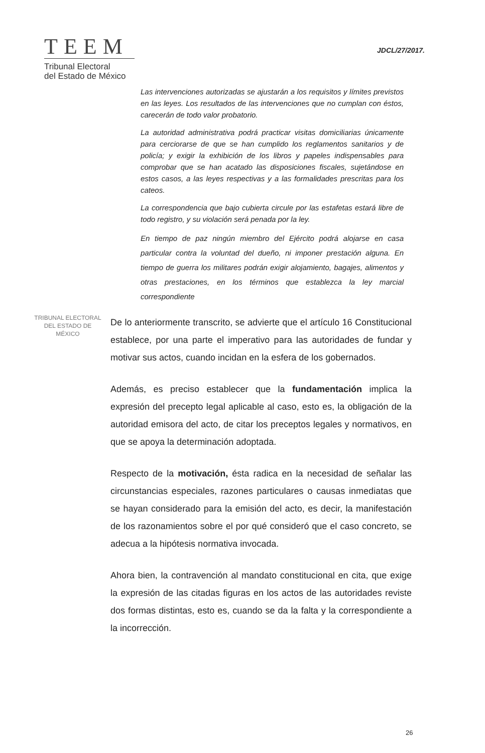TEEM
Tribunal Electoral
del Estado de México
JDCL/27/2017.
Las intervenciones autorizadas se ajustarán a los requisitos y límites previstos en las leyes. Los resultados de las intervenciones que no cumplan con éstos, carecerán de todo valor probatorio.
La autoridad administrativa podrá practicar visitas domiciliarias únicamente para cerciorarse de que se han cumplido los reglamentos sanitarios y de policía; y exigir la exhibición de los libros y papeles indispensables para comprobar que se han acatado las disposiciones fiscales, sujetándose en estos casos, a las leyes respectivas y a las formalidades prescritas para los cateos.
La correspondencia que bajo cubierta circule por las estafetas estará libre de todo registro, y su violación será penada por la ley.
En tiempo de paz ningún miembro del Ejército podrá alojarse en casa particular contra la voluntad del dueño, ni imponer prestación alguna. En tiempo de guerra los militares podrán exigir alojamiento, bagajes, alimentos y otras prestaciones, en los términos que establezca la ley marcial correspondiente
TRIBUNAL ELECTORAL
DEL ESTADO DE
MÉXICO
De lo anteriormente transcrito, se advierte que el artículo 16 Constitucional establece, por una parte el imperativo para las autoridades de fundar y motivar sus actos, cuando incidan en la esfera de los gobernados.
Además, es preciso establecer que la fundamentación implica la expresión del precepto legal aplicable al caso, esto es, la obligación de la autoridad emisora del acto, de citar los preceptos legales y normativos, en que se apoya la determinación adoptada.
Respecto de la motivación, ésta radica en la necesidad de señalar las circunstancias especiales, razones particulares o causas inmediatas que se hayan considerado para la emisión del acto, es decir, la manifestación de los razonamientos sobre el por qué consideró que el caso concreto, se adecua a la hipótesis normativa invocada.
Ahora bien, la contravención al mandato constitucional en cita, que exige la expresión de las citadas figuras en los actos de las autoridades reviste dos formas distintas, esto es, cuando se da la falta y la correspondiente a la incorrección.
26